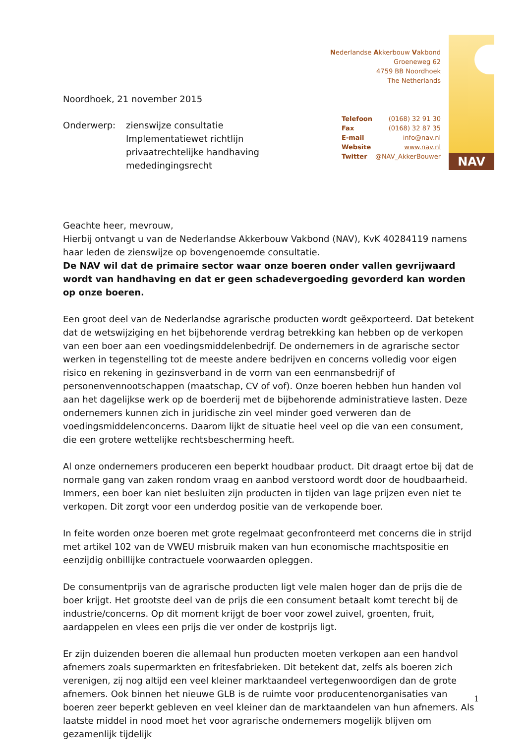Nederlandse Akkerbouw Vakbond
Groeneweg 62
4759 BB Noordhoek
The Netherlands
Telefoon (0168) 32 91 30
Fax (0168) 32 87 35
E-mail info@nav.nl
Website www.nav.nl
Twitter @NAV_AkkerBouwer
NAV
Noordhoek, 21 november 2015
Onderwerp: zienswijze consultatie Implementatiewet richtlijn privaatrechtelijke handhaving mededingingsrecht
Geachte heer, mevrouw,
Hierbij ontvangt u van de Nederlandse Akkerbouw Vakbond (NAV), KvK 40284119 namens haar leden de zienswijze op bovengenoemde consultatie.
De NAV wil dat de primaire sector waar onze boeren onder vallen gevrijwaard wordt van handhaving en dat er geen schadevergoeding gevorderd kan worden op onze boeren.
Een groot deel van de Nederlandse agrarische producten wordt geëxporteerd. Dat betekent dat de wetswijziging en het bijbehorende verdrag betrekking kan hebben op de verkopen van een boer aan een voedingsmiddelenbedrijf. De ondernemers in de agrarische sector werken in tegenstelling tot de meeste andere bedrijven en concerns volledig voor eigen risico en rekening in gezinsverband in de vorm van een eenmansbedrijf of personenvennootschappen (maatschap, CV of vof). Onze boeren hebben hun handen vol aan het dagelijkse werk op de boerderij met de bijbehorende administratieve lasten. Deze ondernemers kunnen zich in juridische zin veel minder goed verweren dan de voedingsmiddelenconcerns. Daarom lijkt de situatie heel veel op die van een consument, die een grotere wettelijke rechtsbescherming heeft.
Al onze ondernemers produceren een beperkt houdbaar product. Dit draagt ertoe bij dat de normale gang van zaken rondom vraag en aanbod verstoord wordt door de houdbaarheid. Immers, een boer kan niet besluiten zijn producten in tijden van lage prijzen even niet te verkopen. Dit zorgt voor een underdog positie van de verkopende boer.
In feite worden onze boeren met grote regelmaat geconfronteerd met concerns die in strijd met artikel 102 van de VWEU misbruik maken van hun economische machtspositie en eenzijdig onbillijke contractuele voorwaarden opleggen.
De consumentprijs van de agrarische producten ligt vele malen hoger dan de prijs die de boer krijgt. Het grootste deel van de prijs die een consument betaalt komt terecht bij de industrie/concerns. Op dit moment krijgt de boer voor zowel zuivel, groenten, fruit, aardappelen en vlees een prijs die ver onder de kostprijs ligt.
Er zijn duizenden boeren die allemaal hun producten moeten verkopen aan een handvol afnemers zoals supermarkten en fritesfabrieken. Dit betekent dat, zelfs als boeren zich verenigen, zij nog altijd een veel kleiner marktaandeel vertegenwoordigen dan de grote afnemers. Ook binnen het nieuwe GLB is de ruimte voor producentenorganisaties van boeren zeer beperkt gebleven en veel kleiner dan de marktaandelen van hun afnemers. Als laatste middel in nood moet het voor agrarische ondernemers mogelijk blijven om gezamenlijk tijdelijk
1